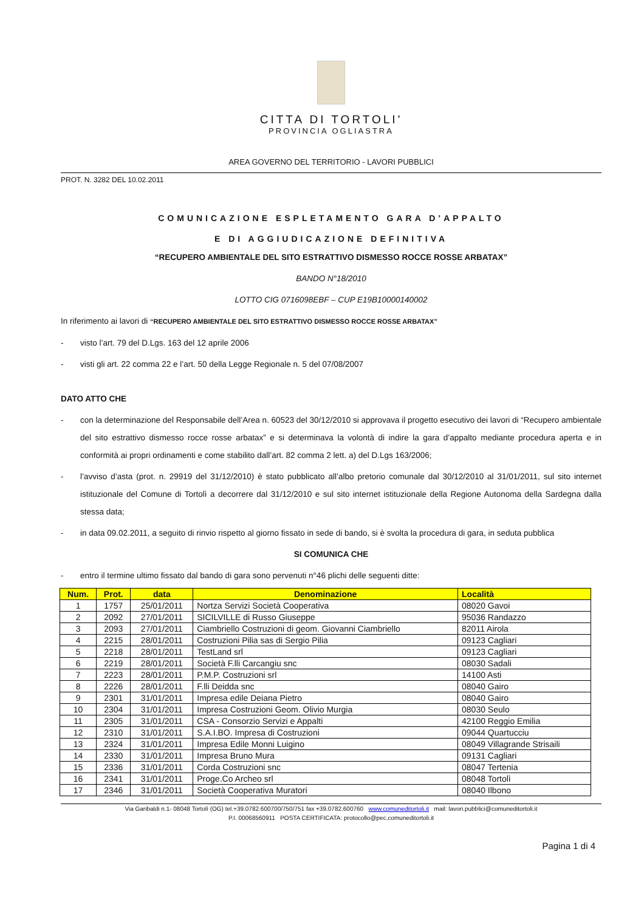CITTA DI TORTOLI'
PROVINCIA OGLIASTRA
AREA GOVERNO DEL TERRITORIO - LAVORI PUBBLICI
PROT. N. 3282 DEL 10.02.2011
COMUNICAZIONE ESPLETAMENTO GARA D’APPALTO
E DI AGGIUDICAZIONE DEFINITIVA
“RECUPERO AMBIENTALE DEL SITO ESTRATTIVO DISMESSO ROCCE ROSSE ARBATAX”
BANDO N°18/2010
LOTTO CIG 0716098EBF – CUP E19B10000140002
In riferimento ai lavori di “RECUPERO AMBIENTALE DEL SITO ESTRATTIVO DISMESSO ROCCE ROSSE ARBATAX”
- visto l’art. 79 del D.Lgs. 163 del 12 aprile 2006
- visti gli art. 22 comma 22 e l’art. 50 della Legge Regionale n. 5 del 07/08/2007
DATO ATTO CHE
- con la determinazione del Responsabile dell’Area n. 60523 del 30/12/2010 si approvava il progetto esecutivo dei lavori di “Recupero ambientale del sito estrattivo dismesso rocce rosse arbatax” e si determinava la volontà di indire la gara d’appalto mediante procedura aperta e in conformità ai propri ordinamenti e come stabilito dall’art. 82 comma 2 lett. a) del D.Lgs 163/2006;
- l’avviso d’asta (prot. n. 29919 del 31/12/2010) è stato pubblicato all’albo pretorio comunale dal 30/12/2010 al 31/01/2011, sul sito internet istituzionale del Comune di Tortolì a decorrere dal 31/12/2010 e sul sito internet istituzionale della Regione Autonoma della Sardegna dalla stessa data;
- in data 09.02.2011, a seguito di rinvio rispetto al giorno fissato in sede di bando, si è svolta la procedura di gara, in seduta pubblica
SI COMUNICA CHE
- entro il termine ultimo fissato dal bando di gara sono pervenuti n°46 plichi delle seguenti ditte:
| Num. | Prot. | data | Denominazione | Località |
| --- | --- | --- | --- | --- |
| 1 | 1757 | 25/01/2011 | Nortza Servizi Società Cooperativa | 08020 Gavoi |
| 2 | 2092 | 27/01/2011 | SICILVILLE di Russo Giuseppe | 95036 Randazzo |
| 3 | 2093 | 27/01/2011 | Ciambriello Costruzioni di geom. Giovanni Ciambriello | 82011 Airola |
| 4 | 2215 | 28/01/2011 | Costruzioni Pilia sas di Sergio Pilia | 09123 Cagliari |
| 5 | 2218 | 28/01/2011 | TestLand srl | 09123 Cagliari |
| 6 | 2219 | 28/01/2011 | Società F.lli Carcangiu snc | 08030 Sadali |
| 7 | 2223 | 28/01/2011 | P.M.P. Costruzioni srl | 14100 Asti |
| 8 | 2226 | 28/01/2011 | F.lli Deidda snc | 08040 Gairo |
| 9 | 2301 | 31/01/2011 | Impresa edile Deiana Pietro | 08040 Gairo |
| 10 | 2304 | 31/01/2011 | Impresa Costruzioni Geom. Olivio Murgia | 08030 Seulo |
| 11 | 2305 | 31/01/2011 | CSA - Consorzio Servizi e Appalti | 42100 Reggio Emilia |
| 12 | 2310 | 31/01/2011 | S.A.I.BO. Impresa di Costruzioni | 09044 Quartucciu |
| 13 | 2324 | 31/01/2011 | Impresa Edile Monni Luigino | 08049 Villagrande Strisaili |
| 14 | 2330 | 31/01/2011 | Impresa Bruno Mura | 09131 Cagliari |
| 15 | 2336 | 31/01/2011 | Corda Costruzioni snc | 08047 Tertenia |
| 16 | 2341 | 31/01/2011 | Proge.Co Archeo srl | 08048 Tortolì |
| 17 | 2346 | 31/01/2011 | Società Cooperativa Muratori | 08040 Ilbono |
Via Garibaldi n.1- 08048 Tortolì (OG) tel.+39.0782.600700/750/751 fax +39.0782.600760 www.comuneditortoli.it mail: lavori.pubblici@comuneditortoli.it
P.I. 00068560911 POSTA CERTIFICATA: protocollo@pec.comuneditortoli.it
Pagina 1 di 4